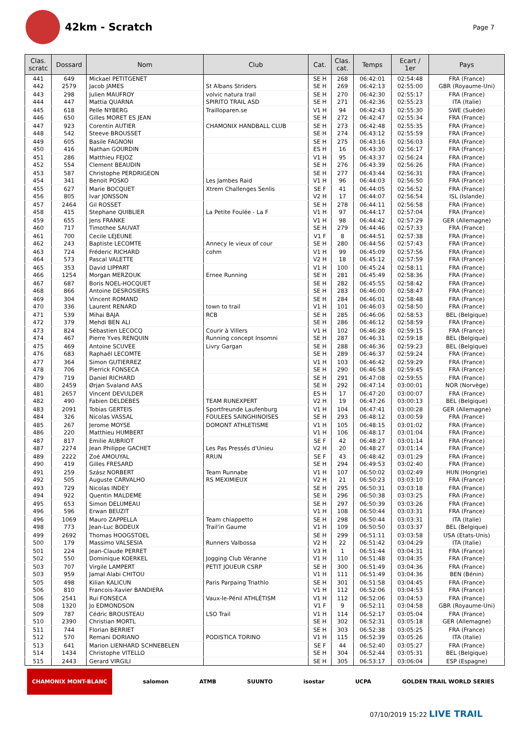42km - Scratch
Page 7
| Clas. scratc | Dossard | Nom | Club | Cat. | Clas. cat. | Temps | Ecart / 1er | Pays |
| --- | --- | --- | --- | --- | --- | --- | --- | --- |
| 441 | 649 | Mickael PETITGENET | | SE H | 268 | 06:42:01 | 02:54:48 | FRA (France) |
| 442 | 2579 | Jacob JAMES | St Albans Striders | SE H | 269 | 06:42:13 | 02:55:00 | GBR (Royaume-Uni) |
| 443 | 298 | Julien MAUFROY | volvic natura trail | SE H | 270 | 06:42:30 | 02:55:17 | FRA (France) |
| 444 | 447 | Mattia QUARNA | SPIRITO TRAIL ASD | SE H | 271 | 06:42:36 | 02:55:23 | ITA (Italie) |
| 445 | 618 | Pelle NYBERG | Trailloparen.se | V1 H | 94 | 06:42:43 | 02:55:30 | SWE (Suède) |
| 446 | 650 | Gilles MORET ES JEAN | | SE H | 272 | 06:42:47 | 02:55:34 | FRA (France) |
| 447 | 923 | Corentin AUTIER | CHAMONIX HANDBALL CLUB | SE H | 273 | 06:42:48 | 02:55:35 | FRA (France) |
| 448 | 542 | Steeve BROUSSET | | SE H | 274 | 06:43:12 | 02:55:59 | FRA (France) |
| 449 | 605 | Basile FAGNONI | | SE H | 275 | 06:43:16 | 02:56:03 | FRA (France) |
| 450 | 416 | Nathan GOURDIN | | ES H | 16 | 06:43:30 | 02:56:17 | FRA (France) |
| 451 | 286 | Matthieu FEJOZ | | V1 H | 95 | 06:43:37 | 02:56:24 | FRA (France) |
| 452 | 554 | Clement BEAUDIN | | SE H | 276 | 06:43:39 | 02:56:26 | FRA (France) |
| 453 | 587 | Christophe PERDRIGEON | | SE H | 277 | 06:43:44 | 02:56:31 | FRA (France) |
| 454 | 341 | Benoit POSKO | Les Jambes Raid | V1 H | 96 | 06:44:03 | 02:56:50 | FRA (France) |
| 455 | 627 | Marie BOCQUET | Xtrem Challenges Senlis | SE F | 41 | 06:44:05 | 02:56:52 | FRA (France) |
| 456 | 805 | Ivar JONSSON | | V2 H | 17 | 06:44:07 | 02:56:54 | ISL (Islande) |
| 457 | 2464 | Gil ROSSET | | SE H | 278 | 06:44:11 | 02:56:58 | FRA (France) |
| 458 | 415 | Stephane QUIBLIER | La Petite Foulée - La F | V1 H | 97 | 06:44:17 | 02:57:04 | FRA (France) |
| 459 | 655 | Jens FRANKE | | V1 H | 98 | 06:44:42 | 02:57:29 | GER (Allemagne) |
| 460 | 717 | Timothee SAUVAT | | SE H | 279 | 06:44:46 | 02:57:33 | FRA (France) |
| 461 | 700 | Cecile LEJEUNE | | V1 F | 8 | 06:44:51 | 02:57:38 | FRA (France) |
| 462 | 243 | Baptiste LECOMTE | Annecy le vieux of cour | SE H | 280 | 06:44:56 | 02:57:43 | FRA (France) |
| 463 | 724 | Fréderic RICHARD | cohm | V1 H | 99 | 06:45:09 | 02:57:56 | FRA (France) |
| 464 | 573 | Pascal VALETTE | | V2 H | 18 | 06:45:12 | 02:57:59 | FRA (France) |
| 465 | 353 | David LIPPART | | V1 H | 100 | 06:45:24 | 02:58:11 | FRA (France) |
| 466 | 1254 | Morgan MERZOUK | Ernee Running | SE H | 281 | 06:45:49 | 02:58:36 | FRA (France) |
| 467 | 687 | Boris NOEL-HOCQUET | | SE H | 282 | 06:45:55 | 02:58:42 | FRA (France) |
| 468 | 866 | Antoine DESROSIERS | | SE H | 283 | 06:46:00 | 02:58:47 | FRA (France) |
| 469 | 304 | Vincent ROMAND | | SE H | 284 | 06:46:01 | 02:58:48 | FRA (France) |
| 470 | 336 | Laurent RENARD | town to trail | V1 H | 101 | 06:46:03 | 02:58:50 | FRA (France) |
| 471 | 539 | Mihai BAJA | RCB | SE H | 285 | 06:46:06 | 02:58:53 | BEL (Belgique) |
| 472 | 379 | Mehdi BEN ALI | | SE H | 286 | 06:46:12 | 02:58:59 | FRA (France) |
| 473 | 824 | Sébastien LECOCQ | Courir à Villers | V1 H | 102 | 06:46:28 | 02:59:15 | FRA (France) |
| 474 | 467 | Pierre Yves RENQUIN | Running concept Insomni | SE H | 287 | 06:46:31 | 02:59:18 | BEL (Belgique) |
| 475 | 469 | Antoine SCUVEE | Livry Gargan | SE H | 288 | 06:46:36 | 02:59:23 | BEL (Belgique) |
| 476 | 683 | Raphaël LECOMTE | | SE H | 289 | 06:46:37 | 02:59:24 | FRA (France) |
| 477 | 364 | Simon GUTIERREZ | | V1 H | 103 | 06:46:42 | 02:59:29 | FRA (France) |
| 478 | 706 | Pierrick FONSECA | | SE H | 290 | 06:46:58 | 02:59:45 | FRA (France) |
| 479 | 719 | Daniel RICHARD | | SE H | 291 | 06:47:08 | 02:59:55 | FRA (France) |
| 480 | 2459 | Ørjan Svaland AAS | | SE H | 292 | 06:47:14 | 03:00:01 | NOR (Norvège) |
| 481 | 2657 | Vincent DEVULDER | | ES H | 17 | 06:47:20 | 03:00:07 | FRA (France) |
| 482 | 490 | Fabien DELDEBES | TEAM RUNEXPERT | V2 H | 19 | 06:47:26 | 03:00:13 | BEL (Belgique) |
| 483 | 2091 | Tobias GERTEIS | Sportfreunde Laufenburg | V1 H | 104 | 06:47:41 | 03:00:28 | GER (Allemagne) |
| 484 | 326 | Nicolas VASSAL | FOULEES SAINGHINOISES | SE H | 293 | 06:48:12 | 03:00:59 | FRA (France) |
| 485 | 267 | Jerome MOYSE | DOMONT ATHLETISME | V1 H | 105 | 06:48:15 | 03:01:02 | FRA (France) |
| 486 | 220 | Matthieu HUMBERT | | V1 H | 106 | 06:48:17 | 03:01:04 | FRA (France) |
| 487 | 817 | Emilie AUBRIOT | | SE F | 42 | 06:48:27 | 03:01:14 | FRA (France) |
| 487 | 2274 | Jean Philippe GACHET | Les Pas Pressés d'Unieu | V2 H | 20 | 06:48:27 | 03:01:14 | FRA (France) |
| 489 | 2222 | Zoé AMOUYAL | RRUN | SE F | 43 | 06:48:42 | 03:01:29 | FRA (France) |
| 490 | 419 | Gilles FRESARD | | SE H | 294 | 06:49:53 | 03:02:40 | FRA (France) |
| 491 | 259 | Szász NORBERT | Team Runnabe | V1 H | 107 | 06:50:02 | 03:02:49 | HUN (Hongrie) |
| 492 | 505 | Auguste CARVALHO | RS MEXIMIEUX | V2 H | 21 | 06:50:23 | 03:03:10 | FRA (France) |
| 493 | 729 | Nicolas INDEY | | SE H | 295 | 06:50:31 | 03:03:18 | FRA (France) |
| 494 | 922 | Quentin MALDEME | | SE H | 296 | 06:50:38 | 03:03:25 | FRA (France) |
| 495 | 653 | Simon DELUMEAU | | SE H | 297 | 06:50:39 | 03:03:26 | FRA (France) |
| 496 | 596 | Erwan BEUZIT | | V1 H | 108 | 06:50:44 | 03:03:31 | FRA (France) |
| 496 | 1069 | Mauro ZAPPELLA | Team chiappetto | SE H | 298 | 06:50:44 | 03:03:31 | ITA (Italie) |
| 498 | 773 | Jean-Luc BODEUX | Trail'in Gaume | V1 H | 109 | 06:50:50 | 03:03:37 | BEL (Belgique) |
| 499 | 2692 | Thomas HOOGSTOEL | | SE H | 299 | 06:51:11 | 03:03:58 | USA (Etats-Unis) |
| 500 | 179 | Massimo VALSESIA | Runners Valbossa | V2 H | 22 | 06:51:42 | 03:04:29 | ITA (Italie) |
| 501 | 224 | Jean-Claude PERRET | | V3 H | 1 | 06:51:44 | 03:04:31 | FRA (France) |
| 502 | 550 | Dominique KOERKEL | Jogging Club Véranne | V1 H | 110 | 06:51:48 | 03:04:35 | FRA (France) |
| 503 | 707 | Virgile LAMPERT | PETIT JOUEUR CSRP | SE H | 300 | 06:51:49 | 03:04:36 | FRA (France) |
| 503 | 959 | Jamal Alabi CHITOU | | V1 H | 111 | 06:51:49 | 03:04:36 | BEN (Bénin) |
| 505 | 498 | Kilian KALICUN | Paris Parpaing Triathlo | SE H | 301 | 06:51:58 | 03:04:45 | FRA (France) |
| 506 | 810 | Francois-Xavier BANDIERA | | V1 H | 112 | 06:52:06 | 03:04:53 | FRA (France) |
| 506 | 2541 | Rui FONSECA | Vaux-le-Pénil ATHLÉTISM | V1 H | 112 | 06:52:06 | 03:04:53 | FRA (France) |
| 508 | 1320 | Jo EDMONDSON | | V1 F | 9 | 06:52:11 | 03:04:58 | GBR (Royaume-Uni) |
| 509 | 787 | Cédric BROUSTEAU | LSO Trail | V1 H | 114 | 06:52:17 | 03:05:04 | FRA (France) |
| 510 | 2390 | Christian MORTL | | SE H | 302 | 06:52:31 | 03:05:18 | GER (Allemagne) |
| 511 | 744 | Florian BERRIET | | SE H | 303 | 06:52:38 | 03:05:25 | FRA (France) |
| 512 | 570 | Remani DORIANO | PODISTICA TORINO | V1 H | 115 | 06:52:39 | 03:05:26 | ITA (Italie) |
| 513 | 641 | Marion LIENHARD SCHNEBELEN | | SE F | 44 | 06:52:40 | 03:05:27 | FRA (France) |
| 514 | 1434 | Christophe VITELLO | | SE H | 304 | 06:52:44 | 03:05:31 | BEL (Belgique) |
| 515 | 2443 | Gerard VIRGILI | | SE H | 305 | 06:53:17 | 03:06:04 | ESP (Espagne) |
CHAMONIX MONT-BLANC salomon ATMB SUUNTO isostar UCPA GOLDEN TRAIL WORLD SERIES
07/10/2019 15:22 LIVE TRAIL